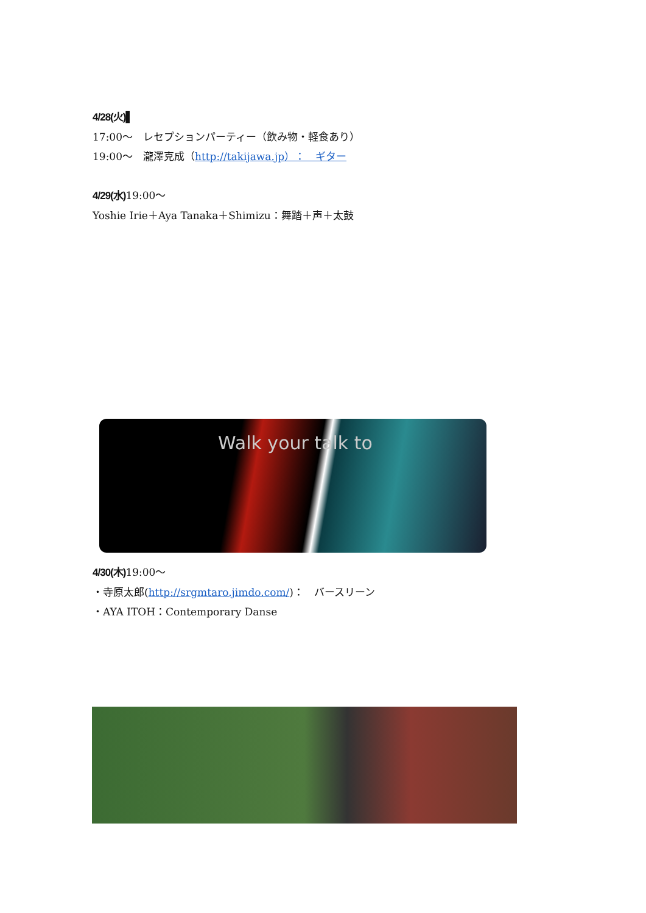4/28(火)▌
17:00～　レセプションパーティー（飲み物・軽食あり）
19:00～　瀧澤克成（http://takijawa.jp）：　ギター
4/29(水) 19:00～
Yoshie Irie＋Aya Tanaka＋Shimizu：舞踏＋声＋太鼓
Walk your talk to
4/30(木) 19:00～
・寺原太郎(http://srgmtaro.jimdo.com/)：　バースリーン
・AYA ITOH：Contemporary Danse